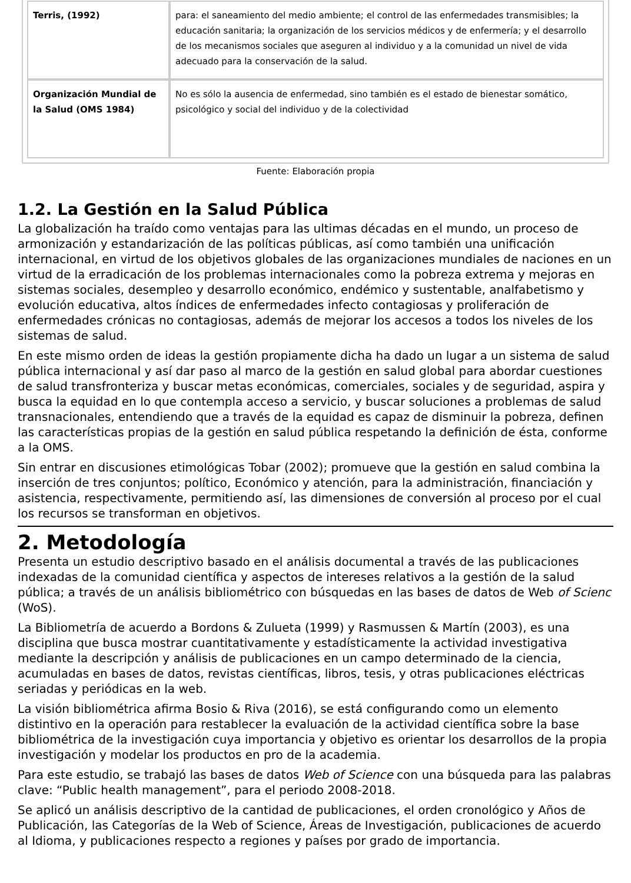| Terris, (1992) | para: el saneamiento del medio ambiente; el control de las enfermedades transmisibles; la educación sanitaria; la organización de los servicios médicos y de enfermería; y el desarrollo de los mecanismos sociales que aseguren al individuo y a la comunidad un nivel de vida adecuado para la conservación de la salud. |
| Organización Mundial de la Salud (OMS 1984) | No es sólo la ausencia de enfermedad, sino también es el estado de bienestar somático, psicológico y social del individuo y de la colectividad |
Fuente: Elaboración propia
1.2. La Gestión en la Salud Pública
La globalización ha traído como ventajas para las ultimas décadas en el mundo, un proceso de armonización y estandarización de las políticas públicas, así como también una unificación internacional, en virtud de los objetivos globales de las organizaciones mundiales de naciones en un virtud de la erradicación de los problemas internacionales como la pobreza extrema y mejoras en sistemas sociales, desempleo y desarrollo económico, endémico y sustentable, analfabetismo y evolución educativa, altos índices de enfermedades infecto contagiosas y proliferación de enfermedades crónicas no contagiosas, además de mejorar los accesos a todos los niveles de los sistemas de salud.
En este mismo orden de ideas la gestión propiamente dicha ha dado un lugar a un sistema de salud pública internacional y así dar paso al marco de la gestión en salud global para abordar cuestiones de salud transfronteriza y buscar metas económicas, comerciales, sociales y de seguridad, aspira y busca la equidad en lo que contempla acceso a servicio, y buscar soluciones a problemas de salud transnacionales, entendiendo que a través de la equidad es capaz de disminuir la pobreza, definen las características propias de la gestión en salud pública respetando la definición de ésta, conforme a la OMS.
Sin entrar en discusiones etimológicas Tobar (2002); promueve que la gestión en salud combina la inserción de tres conjuntos; político, Económico y atención, para la administración, financiación y asistencia, respectivamente, permitiendo así, las dimensiones de conversión al proceso por el cual los recursos se transforman en objetivos.
2. Metodología
Presenta un estudio descriptivo basado en el análisis documental a través de las publicaciones indexadas de la comunidad científica y aspectos de intereses relativos a la gestión de la salud pública; a través de un análisis bibliométrico con búsquedas en las bases de datos de Web of Scienc (WoS).
La Bibliometría de acuerdo a Bordons & Zulueta (1999) y Rasmussen & Martín (2003), es una disciplina que busca mostrar cuantitativamente y estadísticamente la actividad investigativa mediante la descripción y análisis de publicaciones en un campo determinado de la ciencia, acumuladas en bases de datos, revistas científicas, libros, tesis, y otras publicaciones eléctricas seriadas y periódicas en la web.
La visión bibliométrica afirma Bosio & Riva (2016), se está configurando como un elemento distintivo en la operación para restablecer la evaluación de la actividad científica sobre la base bibliométrica de la investigación cuya importancia y objetivo es orientar los desarrollos de la propia investigación y modelar los productos en pro de la academia.
Para este estudio, se trabajó las bases de datos Web of Science con una búsqueda para las palabras clave: “Public health management”, para el periodo 2008-2018.
Se aplicó un análisis descriptivo de la cantidad de publicaciones, el orden cronológico y Años de Publicación, las Categorías de la Web of Science, Áreas de Investigación, publicaciones de acuerdo al Idioma, y publicaciones respecto a regiones y países por grado de importancia.